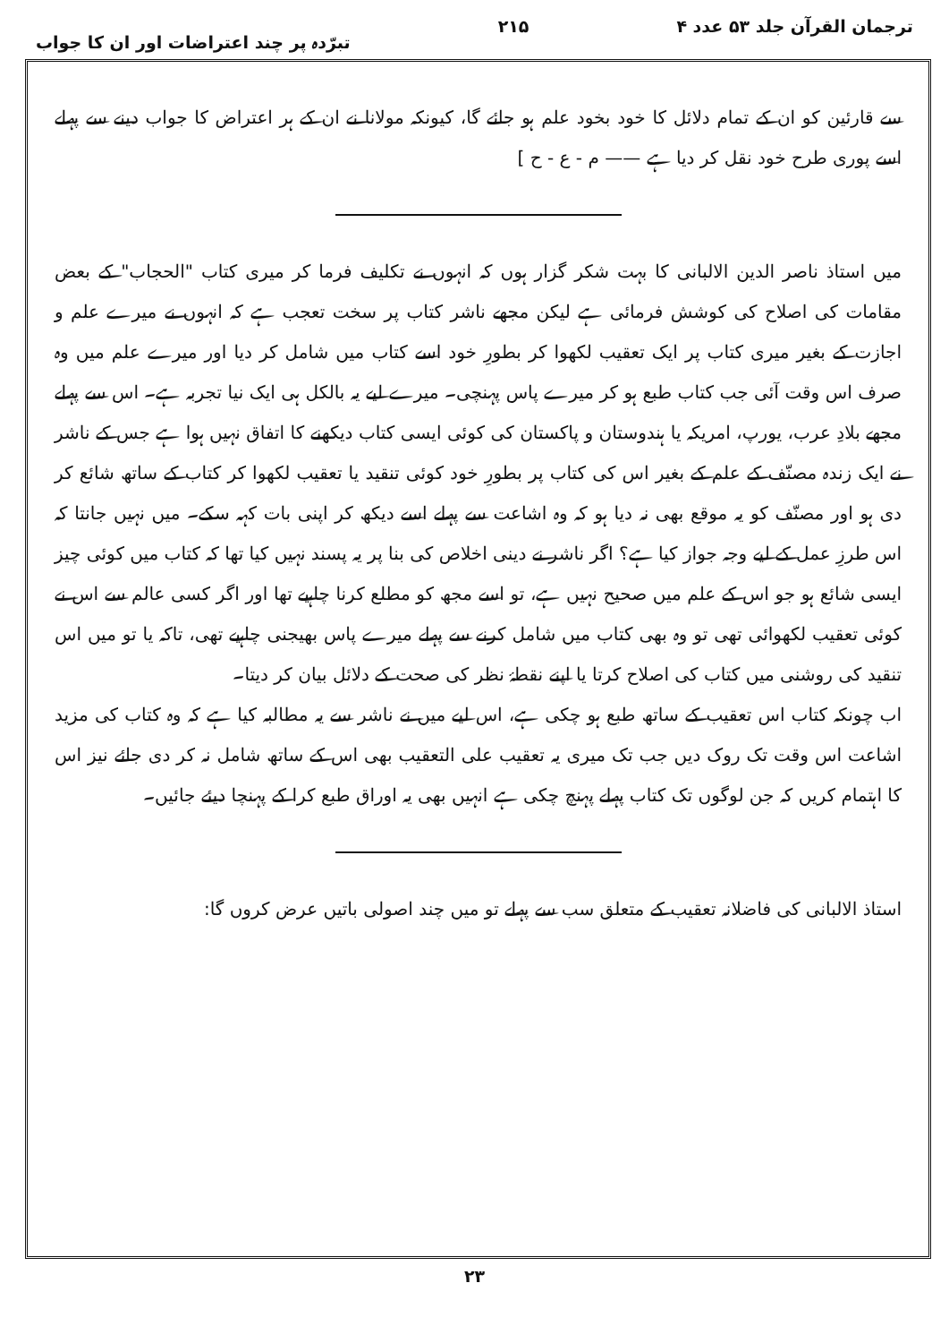ترجمان القرآن جلد ۵۳ عدد ۴ ۲۱۵ تبرّدہ پر چند اعتراضات اور ان کا جواب
سے قارئین کو ان کے تمام دلائل کا خود بخود علم ہو جائے گا، کیونکہ مولانا نے ان کے ہر اعتراض کا جواب دینے سے پہلے اسے پوری طرح خود نقل کر دیا ہے —— م - ع - ح ]
میں استاذ ناصر الدین الالبانی کا بہت شکر گزار ہوں کہ انہوں نے تکلیف فرما کر میری کتاب "الحجاب" کے بعض مقامات کی اصلاح کی کوشش فرمائی ہے لیکن مجھے ناشر کتاب پر سخت تعجب ہے کہ انہوں نے میرے علم و اجازت کے بغیر میری کتاب پر ایک تعقیب لکھوا کر بطورِ خود اسے کتاب میں شامل کر دیا اور میرے علم میں وہ صرف اس وقت آئی جب کتاب طبع ہو کر میرے پاس پہنچی۔ میرے لیے یہ بالکل ہی ایک نیا تجربہ ہے۔ اس سے پہلے مجھے بلادِ عرب، یورپ، امریکہ یا ہندوستان و پاکستان کی کوئی ایسی کتاب دیکھنے کا اتفاق نہیں ہوا ہے جس کے ناشر نے ایک زندہ مصنّف کے علم کے بغیر اس کی کتاب پر بطورِ خود کوئی تنقید یا تعقیب لکھوا کر کتاب کے ساتھ شائع کر دی ہو اور مصنّف کو یہ موقع بھی نہ دیا ہو کہ وہ اشاعت سے پہلے اسے دیکھ کر اپنی بات کہہ سکے۔ میں نہیں جانتا کہ اس طرزِ عمل کے لیے وجہ جواز کیا ہے؟ اگر ناشر نے دینی اخلاص کی بنا پر یہ پسند نہیں کیا تھا کہ کتاب میں کوئی چیز ایسی شائع ہو جو اس کے علم میں صحیح نہیں ہے، تو اسے مجھ کو مطلع کرنا چاہیے تھا اور اگر کسی عالم سے اس نے کوئی تعقیب لکھوائی تھی تو وہ بھی کتاب میں شامل کرنے سے پہلے میرے پاس بھیجنی چاہیے تھی، تاکہ یا تو میں اس تنقید کی روشنی میں کتاب کی اصلاح کرتا یا اپنے نقطۂ نظر کی صحت کے دلائل بیان کر دیتا۔
اب چونکہ کتاب اس تعقیب کے ساتھ طبع ہو چکی ہے، اس لیے میں نے ناشر سے یہ مطالبہ کیا ہے کہ وہ کتاب کی مزید اشاعت اس وقت تک روک دیں جب تک میری یہ تعقیب علی التعقیب بھی اس کے ساتھ شامل نہ کر دی جائے نیز اس کا اہتمام کریں کہ جن لوگوں تک کتاب پہلے پہنچ چکی ہے انہیں بھی یہ اوراق طبع کرا کے پہنچا دیئے جائیں۔
استاذ الالبانی کی فاضلانہ تعقیب کے متعلق سب سے پہلے تو میں چند اصولی باتیں عرض کروں گا:
۲۳